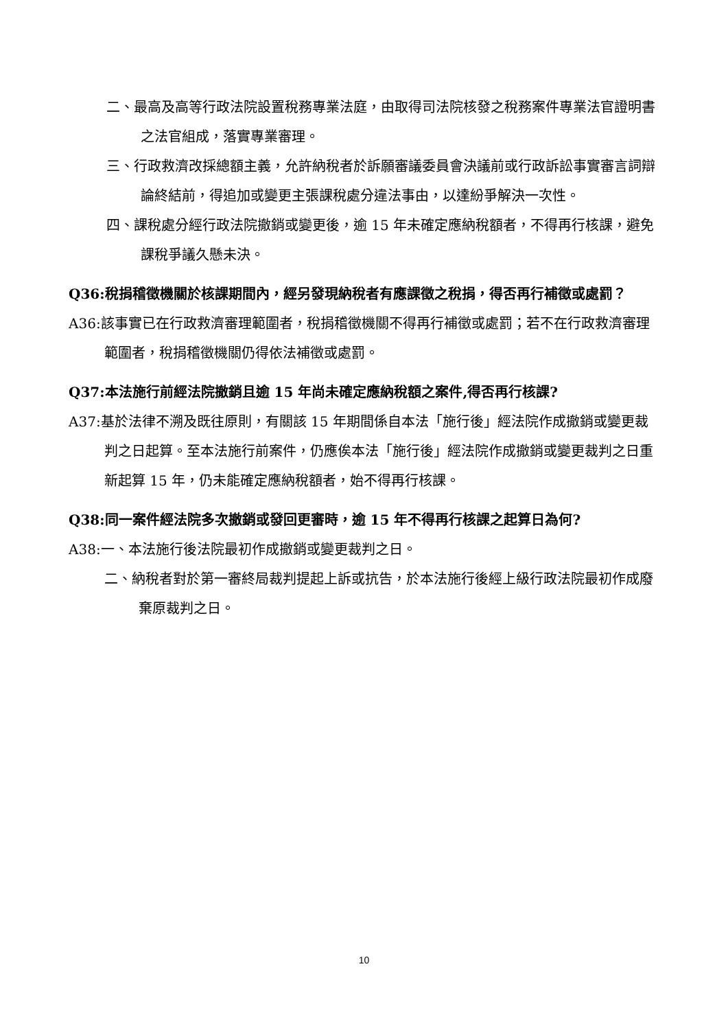二、最高及高等行政法院設置稅務專業法庭，由取得司法院核發之稅務案件專業法官證明書之法官組成，落實專業審理。
三、行政救濟改採總額主義，允許納稅者於訴願審議委員會決議前或行政訴訟事實審言詞辯論終結前，得追加或變更主張課稅處分違法事由，以達紛爭解決一次性。
四、課稅處分經行政法院撤銷或變更後，逾 15 年未確定應納稅額者，不得再行核課，避免課稅爭議久懸未決。
Q36:稅捐稽徵機關於核課期間內，經另發現納稅者有應課徵之稅捐，得否再行補徵或處罰？
A36:該事實已在行政救濟審理範圍者，稅捐稽徵機關不得再行補徵或處罰；若不在行政救濟審理範圍者，稅捐稽徵機關仍得依法補徵或處罰。
Q37:本法施行前經法院撤銷且逾 15 年尚未確定應納稅額之案件,得否再行核課?
A37:基於法律不溯及既往原則，有關該 15 年期間係自本法「施行後」經法院作成撤銷或變更裁判之日起算。至本法施行前案件，仍應俟本法「施行後」經法院作成撤銷或變更裁判之日重新起算 15 年，仍未能確定應納稅額者，始不得再行核課。
Q38:同一案件經法院多次撤銷或發回更審時，逾 15 年不得再行核課之起算日為何?
A38:一、本法施行後法院最初作成撤銷或變更裁判之日。
二、納稅者對於第一審終局裁判提起上訴或抗告，於本法施行後經上級行政法院最初作成廢棄原裁判之日。
10